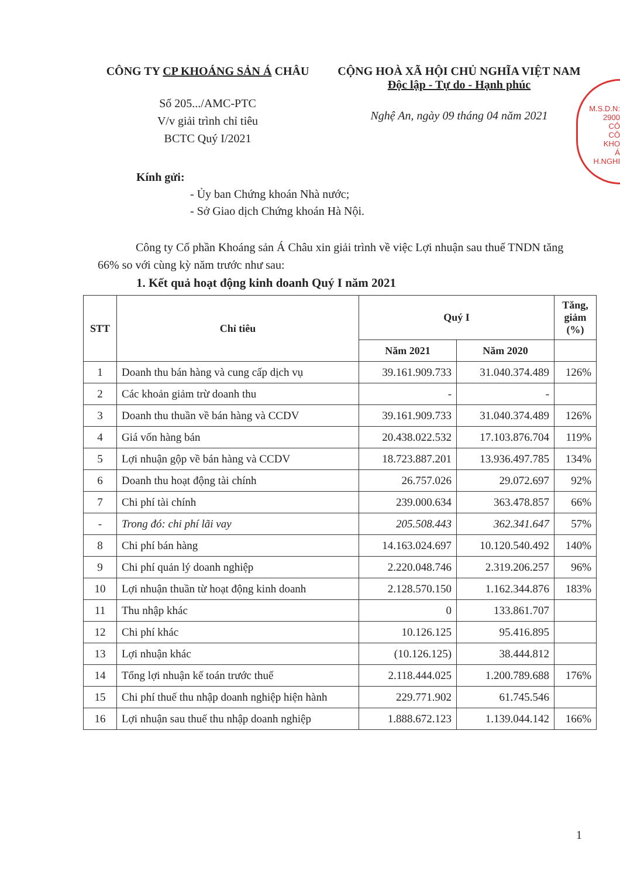CÔNG TY CP KHOÁNG SẢN Á CHÂU
Số 205.../AMC-PTC
V/v giải trình chỉ tiêu
BCTC Quý I/2021
CỘNG HOÀ XÃ HỘI CHỦ NGHĨA VIỆT NAM
Độc lập - Tự do - Hạnh phúc
Nghệ An, ngày 09 tháng 04 năm 2021
M.S.D.N: 2900
CÔ
CÔ
KHO
Á
H.NGHI
Kính gửi:
- Ủy ban Chứng khoán Nhà nước;
- Sở Giao dịch Chứng khoán Hà Nội.
Công ty Cổ phần Khoáng sản Á Châu xin giải trình về việc Lợi nhuận sau thuế TNDN tăng 66% so với cùng kỳ năm trước như sau:
1. Kết quả hoạt động kinh doanh Quý I năm 2021
| STT | Chỉ tiêu | Quý I | | Tăng, giảm (%) |
| --- | --- | --- | --- | --- |
| | | Năm 2021 | Năm 2020 | |
| 1 | Doanh thu bán hàng và cung cấp dịch vụ | 39.161.909.733 | 31.040.374.489 | 126% |
| 2 | Các khoản giảm trừ doanh thu | - | - | |
| 3 | Doanh thu thuần về bán hàng và CCDV | 39.161.909.733 | 31.040.374.489 | 126% |
| 4 | Giá vốn hàng bán | 20.438.022.532 | 17.103.876.704 | 119% |
| 5 | Lợi nhuận gộp về bán hàng và CCDV | 18.723.887.201 | 13.936.497.785 | 134% |
| 6 | Doanh thu hoạt động tài chính | 26.757.026 | 29.072.697 | 92% |
| 7 | Chi phí tài chính | 239.000.634 | 363.478.857 | 66% |
| - | Trong đó: chi phí lãi vay | 205.508.443 | 362.341.647 | 57% |
| 8 | Chi phí bán hàng | 14.163.024.697 | 10.120.540.492 | 140% |
| 9 | Chi phí quản lý doanh nghiệp | 2.220.048.746 | 2.319.206.257 | 96% |
| 10 | Lợi nhuận thuần từ hoạt động kinh doanh | 2.128.570.150 | 1.162.344.876 | 183% |
| 11 | Thu nhập khác | 0 | 133.861.707 | |
| 12 | Chi phí khác | 10.126.125 | 95.416.895 | |
| 13 | Lợi nhuận khác | (10.126.125) | 38.444.812 | |
| 14 | Tổng lợi nhuận kế toán trước thuế | 2.118.444.025 | 1.200.789.688 | 176% |
| 15 | Chi phí thuế thu nhập doanh nghiệp hiện hành | 229.771.902 | 61.745.546 | |
| 16 | Lợi nhuận sau thuế thu nhập doanh nghiệp | 1.888.672.123 | 1.139.044.142 | 166% |
1